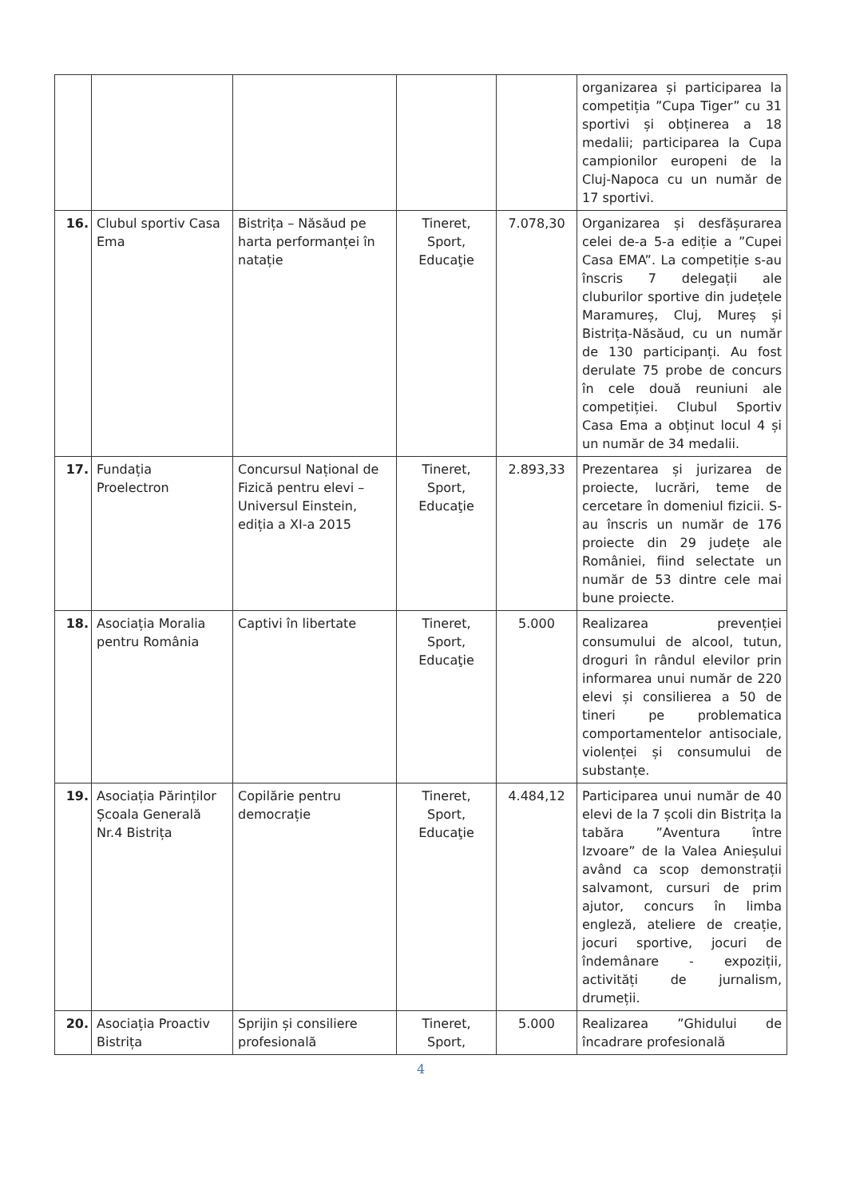| | | | | | organizarea și participarea la competiția ”Cupa Tiger” cu 31 sportivi și obținerea a 18 medalii; participarea la Cupa campionilor europeni de la Cluj-Napoca cu un număr de 17 sportivi. |
| 16. | Clubul sportiv Casa Ema | Bistrița – Năsăud pe harta performanței în natație | Tineret, Sport, Educaţie | 7.078,30 | Organizarea și desfășurarea celei de-a 5-a ediție a ”Cupei Casa EMA”. La competiție s-au înscris 7 delegații ale cluburilor sportive din județele Maramureș, Cluj, Mureș și Bistrița-Năsăud, cu un număr de 130 participanți. Au fost derulate 75 probe de concurs în cele două reuniuni ale competiției. Clubul Sportiv Casa Ema a obținut locul 4 și un număr de 34 medalii. |
| 17. | Fundația Proelectron | Concursul Național de Fizică pentru elevi – Universul Einstein, ediția a XI-a 2015 | Tineret, Sport, Educaţie | 2.893,33 | Prezentarea și jurizarea de proiecte, lucrări, teme de cercetare în domeniul fizicii. S-au înscris un număr de 176 proiecte din 29 județe ale României, fiind selectate un număr de 53 dintre cele mai bune proiecte. |
| 18. | Asociația Moralia pentru România | Captivi în libertate | Tineret, Sport, Educaţie | 5.000 | Realizarea prevenției consumului de alcool, tutun, droguri în rândul elevilor prin informarea unui număr de 220 elevi și consilierea a 50 de tineri pe problematica comportamentelor antisociale, violenței și consumului de substanțe. |
| 19. | Asociația Părinților Școala Generală Nr.4 Bistrița | Copilărie pentru democrație | Tineret, Sport, Educaţie | 4.484,12 | Participarea unui număr de 40 elevi de la 7 școli din Bistrița la tabăra ”Aventura între Izvoare” de la Valea Anieșului având ca scop demonstrații salvamont, cursuri de prim ajutor, concurs în limba engleză, ateliere de creație, jocuri sportive, jocuri de îndemânare - expoziții, activități de jurnalism, drumeții. |
| 20. | Asociația Proactiv Bistrița | Sprijin și consiliere profesională | Tineret, Sport, | 5.000 | Realizarea ”Ghidului de încadrare profesională |
4